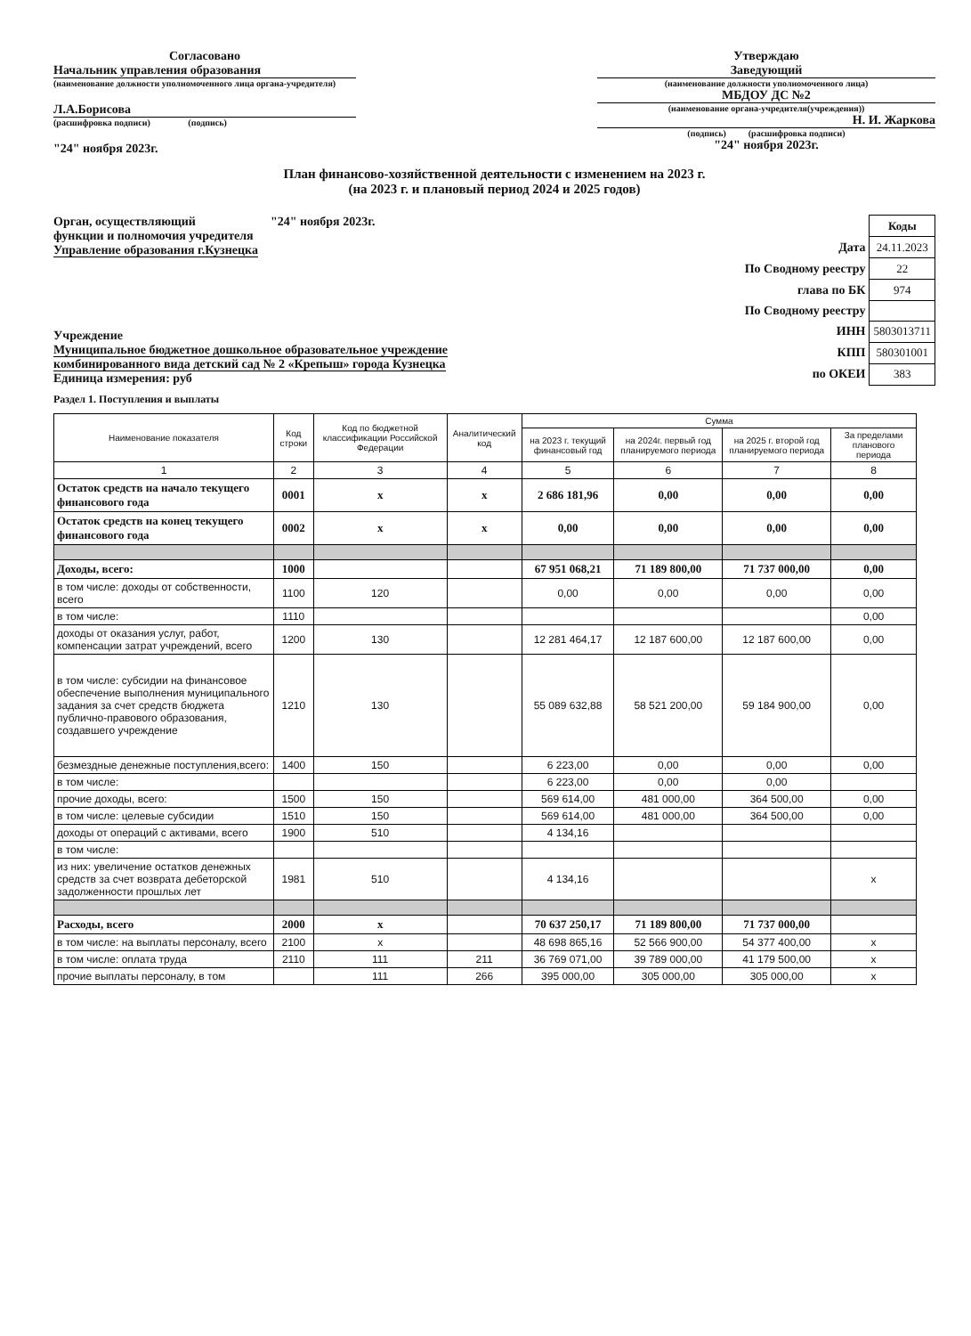Согласовано
Начальник управления образования
(наименование должности уполномоченного лица органа-учредителя)
Л.А.Борисова
(расшифровка подписи) (подпись)
"24" ноября 2023г.
Утверждаю
Заведующий
(наименование должности уполномоченного лица)
МБДОУ ДС №2
(наименование органа-учредителя(учреждения))
Н. И. Жаркова
(подпись) (расшифровка подписи)
"24" ноября 2023г.
План финансово-хозяйственной деятельности с изменением на 2023 г.
(на 2023 г. и плановый период 2024 и 2025 годов)
Орган, осуществляющий "24" ноября 2023г.
функции и полномочия учредителя
Управление образования г.Кузнецка
Учреждение
Муниципальное бюджетное дошкольное образовательное учреждение комбинированного вида детский сад № 2 «Крепыш» города Кузнецка
Единица измерения: руб
| | Коды |
| Дата | 24.11.2023 |
| По Сводному реестру | 22 |
| глава по БК | 974 |
| По Сводному реестру | |
| ИНН | 5803013711 |
| КПП | 580301001 |
| по ОКЕИ | 383 |
Раздел 1. Поступления и выплаты
| Наименование показателя | Код строки | Код по бюджетной классификации Российской Федерации | Аналитический код | Сумма | | | |
| --- | --- | --- | --- | --- | --- | --- | --- |
| | | | | на 2023 г. текущий финансовый год | на 2024г. первый год планируемого периода | на 2025 г. второй год планируемого периода | За пределами планового периода |
| 1 | 2 | 3 | 4 | 5 | 6 | 7 | 8 |
| Остаток средств на начало текущего финансового года | 0001 | х | х | 2 686 181,96 | 0,00 | 0,00 | 0,00 |
| Остаток средств на конец текущего финансового года | 0002 | х | х | 0,00 | 0,00 | 0,00 | 0,00 |
| Доходы, всего: | 1000 | | | 67 951 068,21 | 71 189 800,00 | 71 737 000,00 | 0,00 |
| в том числе: доходы от собственности, всего | 1100 | 120 | | 0,00 | 0,00 | 0,00 | 0,00 |
| в том числе: | 1110 | | | | | | 0,00 |
| доходы от оказания услуг, работ, компенсации затрат учреждений, всего | 1200 | 130 | | 12 281 464,17 | 12 187 600,00 | 12 187 600,00 | 0,00 |
| в том числе: субсидии на финансовое обеспечение выполнения муниципального задания за счет средств бюджета публично-правового образования, создавшего учреждение | 1210 | 130 | | 55 089 632,88 | 58 521 200,00 | 59 184 900,00 | 0,00 |
| безмездные денежные поступления,всего: | 1400 | 150 | | 6 223,00 | 0,00 | 0,00 | 0,00 |
| в том числе: | | | | 6 223,00 | 0,00 | 0,00 | |
| прочие доходы, всего: | 1500 | 150 | | 569 614,00 | 481 000,00 | 364 500,00 | 0,00 |
| в том числе: целевые субсидии | 1510 | 150 | | 569 614,00 | 481 000,00 | 364 500,00 | 0,00 |
| доходы от операций с активами, всего | 1900 | 510 | | 4 134,16 | | | |
| в том числе: | | | | | | | |
| из них: увеличение остатков денежных средств за счет возврата дебеторской задолженности прошлых лет | 1981 | 510 | | 4 134,16 | | | х |
| Расходы, всего | 2000 | х | | 70 637 250,17 | 71 189 800,00 | 71 737 000,00 | |
| в том числе: на выплаты персоналу, всего | 2100 | х | | 48 698 865,16 | 52 566 900,00 | 54 377 400,00 | х |
| в том числе: оплата труда | 2110 | 111 | 211 | 36 769 071,00 | 39 789 000,00 | 41 179 500,00 | х |
| прочие выплаты персоналу, в том | | 111 | 266 | 395 000,00 | 305 000,00 | 305 000,00 | х |